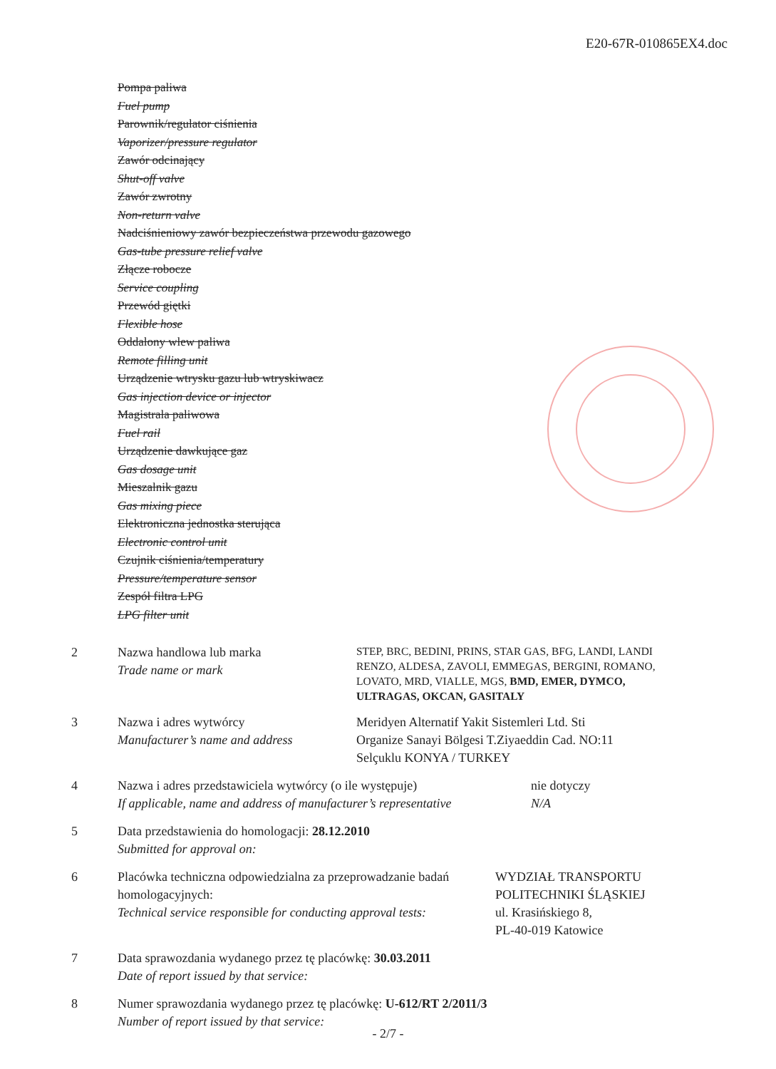E20-67R-010865EX4.doc
Pompa paliwa
Fuel pump
Parownik/regulator ciśnienia
Vaporizer/pressure regulator
Zawór odcinający
Shut-off valve
Zawór zwrotny
Non-return valve
Nadciśnieniowy zawór bezpieczeństwa przewodu gazowego
Gas-tube pressure relief valve
Złącze robocze
Service coupling
Przewód giętki
Flexible hose
Oddalony wlew paliwa
Remote filling unit
Urządzenie wtrysku gazu lub wtryskiwacz
Gas injection device or injector
Magistrala paliwowa
Fuel rail
Urządzenie dawkujące gaz
Gas dosage unit
Mieszalnik gazu
Gas mixing piece
Elektroniczna jednostka sterująca
Electronic control unit
Czujnik ciśnienia/temperatury
Pressure/temperature sensor
Zespół filtra LPG
LPG filter unit
2 Nazwa handlowa lub marka
Trade name or mark
STEP, BRC, BEDINI, PRINS, STAR GAS, BFG, LANDI, LANDI RENZO, ALDESA, ZAVOLI, EMMEGAS, BERGINI, ROMANO, LOVATO, MRD, VIALLE, MGS, BMD, EMER, DYMCO, ULTRAGAS, OKCAN, GASITALY
3 Nazwa i adres wytwórcy
Manufacturer’s name and address
Meridyen Alternatif Yakit Sistemleri Ltd. Sti
Organize Sanayi Bölgesi T.Ziyaeddin Cad. NO:11
Selçuklu KONYA / TURKEY
4 Nazwa i adres przedstawiciela wytwórcy (o ile występuje)
If applicable, name and address of manufacturer’s representative
nie dotyczy
N/A
5 Data przedstawienia do homologacji: 28.12.2010
Submitted for approval on:
6 Placówka techniczna odpowiedzialna za przeprowadzanie badań homologacyjnych:
Technical service responsible for conducting approval tests:
WYDZIAŁ TRANSPORTU
POLITECHNIKI ŚLĄSKIEJ
ul. Krasińskiego 8,
PL-40-019 Katowice
7 Data sprawozdania wydanego przez tę placówkę: 30.03.2011
Date of report issued by that service:
8 Numer sprawozdania wydanego przez tę placówkę: U-612/RT 2/2011/3
Number of report issued by that service:
- 2/7 -